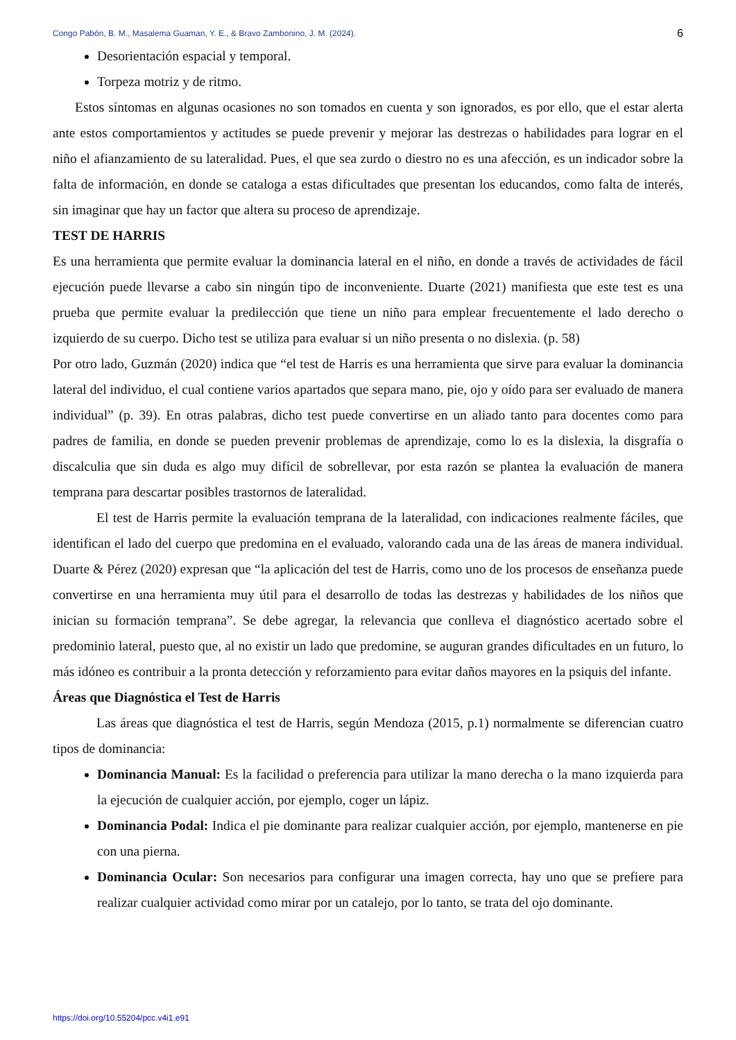Congo Pabón, B. M., Masalema Guaman, Y. E., & Bravo Zambonino, J. M. (2024). 6
Desorientación espacial y temporal.
Torpeza motriz y de ritmo.
Estos síntomas en algunas ocasiones no son tomados en cuenta y son ignorados, es por ello, que el estar alerta ante estos comportamientos y actitudes se puede prevenir y mejorar las destrezas o habilidades para lograr en el niño el afianzamiento de su lateralidad. Pues, el que sea zurdo o diestro no es una afección, es un indicador sobre la falta de información, en donde se cataloga a estas dificultades que presentan los educandos, como falta de interés, sin imaginar que hay un factor que altera su proceso de aprendizaje.
TEST DE HARRIS
Es una herramienta que permite evaluar la dominancia lateral en el niño, en donde a través de actividades de fácil ejecución puede llevarse a cabo sin ningún tipo de inconveniente. Duarte (2021) manifiesta que este test es una prueba que permite evaluar la predilección que tiene un niño para emplear frecuentemente el lado derecho o izquierdo de su cuerpo. Dicho test se utiliza para evaluar si un niño presenta o no dislexia. (p. 58)
Por otro lado, Guzmán (2020) indica que “el test de Harris es una herramienta que sirve para evaluar la dominancia lateral del individuo, el cual contiene varios apartados que separa mano, pie, ojo y oído para ser evaluado de manera individual” (p. 39). En otras palabras, dicho test puede convertirse en un aliado tanto para docentes como para padres de familia, en donde se pueden prevenir problemas de aprendizaje, como lo es la dislexia, la disgrafía o discalculia que sin duda es algo muy difícil de sobrellevar, por esta razón se plantea la evaluación de manera temprana para descartar posibles trastornos de lateralidad.
El test de Harris permite la evaluación temprana de la lateralidad, con indicaciones realmente fáciles, que identifican el lado del cuerpo que predomina en el evaluado, valorando cada una de las áreas de manera individual. Duarte & Pérez (2020) expresan que “la aplicación del test de Harris, como uno de los procesos de enseñanza puede convertirse en una herramienta muy útil para el desarrollo de todas las destrezas y habilidades de los niños que inician su formación temprana”. Se debe agregar, la relevancia que conlleva el diagnóstico acertado sobre el predominio lateral, puesto que, al no existir un lado que predomine, se auguran grandes dificultades en un futuro, lo más idóneo es contribuir a la pronta detección y reforzamiento para evitar daños mayores en la psiquis del infante.
Áreas que Diagnóstica el Test de Harris
Las áreas que diagnóstica el test de Harris, según Mendoza (2015, p.1) normalmente se diferencian cuatro tipos de dominancia:
Dominancia Manual: Es la facilidad o preferencia para utilizar la mano derecha o la mano izquierda para la ejecución de cualquier acción, por ejemplo, coger un lápiz.
Dominancia Podal: Indica el pie dominante para realizar cualquier acción, por ejemplo, mantenerse en pie con una pierna.
Dominancia Ocular: Son necesarios para configurar una imagen correcta, hay uno que se prefiere para realizar cualquier actividad como mirar por un catalejo, por lo tanto, se trata del ojo dominante.
https://doi.org/10.55204/pcc.v4i1.e91